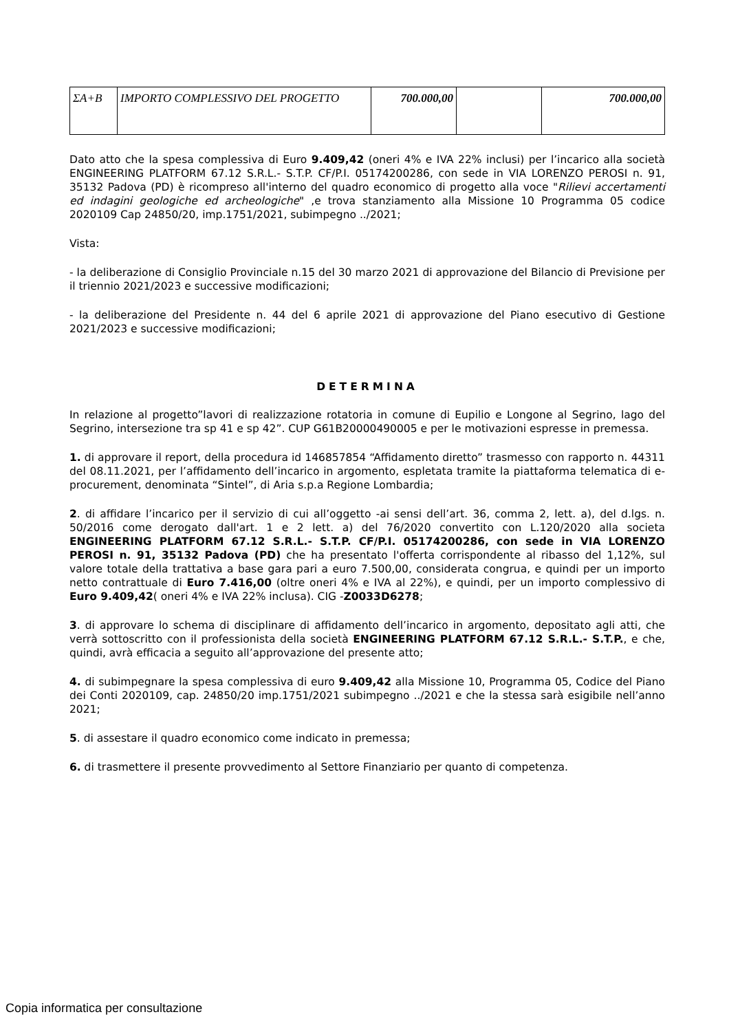| ΣA+B | IMPORTO COMPLESSIVO DEL PROGETTO | 700.000,00 | | 700.000,00 |
Dato atto che la spesa complessiva di Euro 9.409,42 (oneri 4% e IVA 22% inclusi) per l’incarico alla società ENGINEERING PLATFORM 67.12 S.R.L.- S.T.P. CF/P.I. 05174200286, con sede in VIA LORENZO PEROSI n. 91, 35132 Padova (PD) è ricompreso all'interno del quadro economico di progetto alla voce "Rilievi accertamenti ed indagini geologiche ed archeologiche" ,e trova stanziamento alla Missione 10 Programma 05 codice 2020109 Cap 24850/20, imp.1751/2021, subimpegno ../2021;
Vista:
- la deliberazione di Consiglio Provinciale n.15 del 30 marzo 2021 di approvazione del Bilancio di Previsione per il triennio 2021/2023 e successive modificazioni;
- la deliberazione del Presidente n. 44 del 6 aprile 2021 di approvazione del Piano esecutivo di Gestione 2021/2023 e successive modificazioni;
DETERMINA
In relazione al progetto”lavori di realizzazione rotatoria in comune di Eupilio e Longone al Segrino, lago del Segrino, intersezione tra sp 41 e sp 42”. CUP G61B20000490005 e per le motivazioni espresse in premessa.
1. di approvare il report, della procedura id 146857854 “Affidamento diretto” trasmesso con rapporto n. 44311 del 08.11.2021, per l’affidamento dell’incarico in argomento, espletata tramite la piattaforma telematica di e-procurement, denominata “Sintel”, di Aria s.p.a Regione Lombardia;
2. di affidare l’incarico per il servizio di cui all’oggetto -ai sensi dell’art. 36, comma 2, lett. a), del d.lgs. n. 50/2016 come derogato dall'art. 1 e 2 lett. a) del 76/2020 convertito con L.120/2020 alla societa ENGINEERING PLATFORM 67.12 S.R.L.- S.T.P. CF/P.I. 05174200286, con sede in VIA LORENZO PEROSI n. 91, 35132 Padova (PD) che ha presentato l'offerta corrispondente al ribasso del 1,12%, sul valore totale della trattativa a base gara pari a euro 7.500,00, considerata congrua, e quindi per un importo netto contrattuale di Euro 7.416,00 (oltre oneri 4% e IVA al 22%), e quindi, per un importo complessivo di Euro 9.409,42( oneri 4% e IVA 22% inclusa). CIG -Z0033D6278;
3. di approvare lo schema di disciplinare di affidamento dell’incarico in argomento, depositato agli atti, che verrà sottoscritto con il professionista della società ENGINEERING PLATFORM 67.12 S.R.L.- S.T.P., e che, quindi, avrà efficacia a seguito all’approvazione del presente atto;
4. di subimpegnare la spesa complessiva di euro 9.409,42 alla Missione 10, Programma 05, Codice del Piano dei Conti 2020109, cap. 24850/20 imp.1751/2021 subimpegno ../2021 e che la stessa sarà esigibile nell’anno 2021;
5. di assestare il quadro economico come indicato in premessa;
6. di trasmettere il presente provvedimento al Settore Finanziario per quanto di competenza.
Copia informatica per consultazione